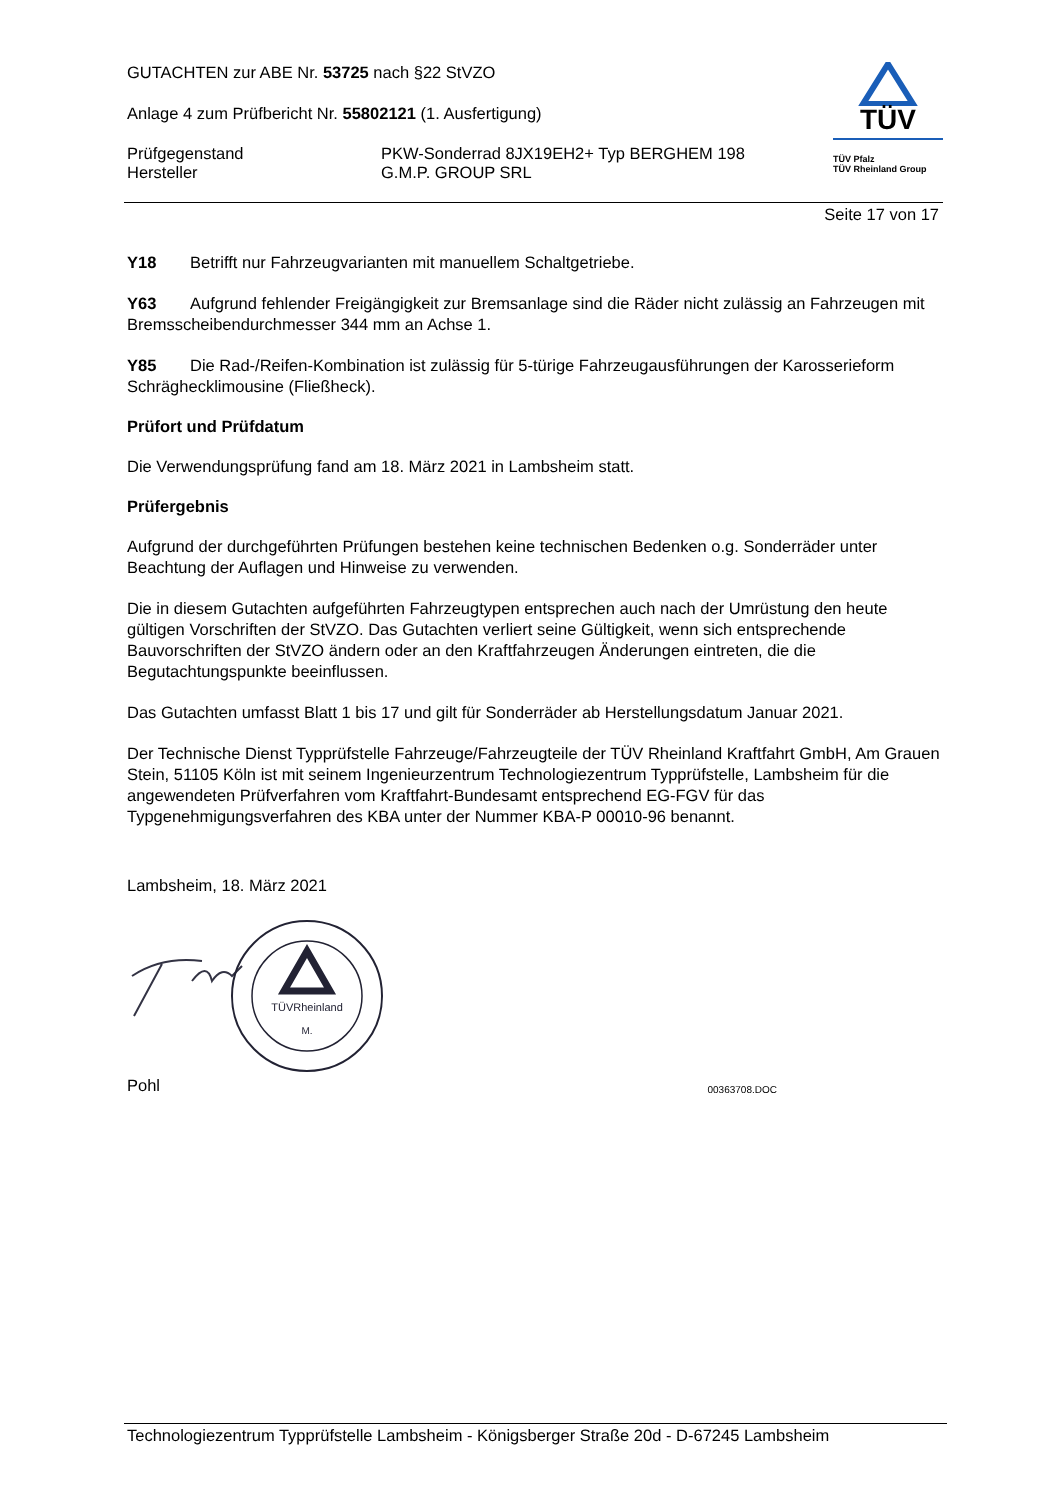GUTACHTEN zur ABE Nr. 53725 nach §22 StVZO
Anlage 4 zum Prüfbericht Nr. 55802121 (1. Ausfertigung)
Prüfgegenstand
Hersteller
PKW-Sonderrad 8JX19EH2+ Typ BERGHEM 198
G.M.P. GROUP SRL
TÜV
TÜV Pfalz
TÜV Rheinland Group
Seite 17 von 17
Y18 Betrifft nur Fahrzeugvarianten mit manuellem Schaltgetriebe.
Y63 Aufgrund fehlender Freigängigkeit zur Bremsanlage sind die Räder nicht zulässig an Fahrzeugen mit Bremsscheibendurchmesser 344 mm an Achse 1.
Y85 Die Rad-/Reifen-Kombination ist zulässig für 5-türige Fahrzeugausführungen der Karosserieform Schräghecklimousine (Fließheck).
Prüfort und Prüfdatum
Die Verwendungsprüfung fand am 18. März 2021 in Lambsheim statt.
Prüfergebnis
Aufgrund der durchgeführten Prüfungen bestehen keine technischen Bedenken o.g. Sonderräder unter Beachtung der Auflagen und Hinweise zu verwenden.
Die in diesem Gutachten aufgeführten Fahrzeugtypen entsprechen auch nach der Umrüstung den heute gültigen Vorschriften der StVZO. Das Gutachten verliert seine Gültigkeit, wenn sich entsprechende Bauvorschriften der StVZO ändern oder an den Kraftfahrzeugen Änderungen eintreten, die die Begutachtungspunkte beeinflussen.
Das Gutachten umfasst Blatt 1 bis 17 und gilt für Sonderräder ab Herstellungsdatum Januar 2021.
Der Technische Dienst Typprüfstelle Fahrzeuge/Fahrzeugteile der TÜV Rheinland Kraftfahrt GmbH, Am Grauen Stein, 51105 Köln ist mit seinem Ingenieurzentrum Technologiezentrum Typprüfstelle, Lambsheim für die angewendeten Prüfverfahren vom Kraftfahrt-Bundesamt entsprechend EG-FGV für das Typgenehmigungsverfahren des KBA unter der Nummer KBA-P 00010-96 benannt.
Lambsheim, 18. März 2021
TÜVRheinland
M.
Pohl 00363708.DOC
Technologiezentrum Typprüfstelle Lambsheim - Königsberger Straße 20d - D-67245 Lambsheim